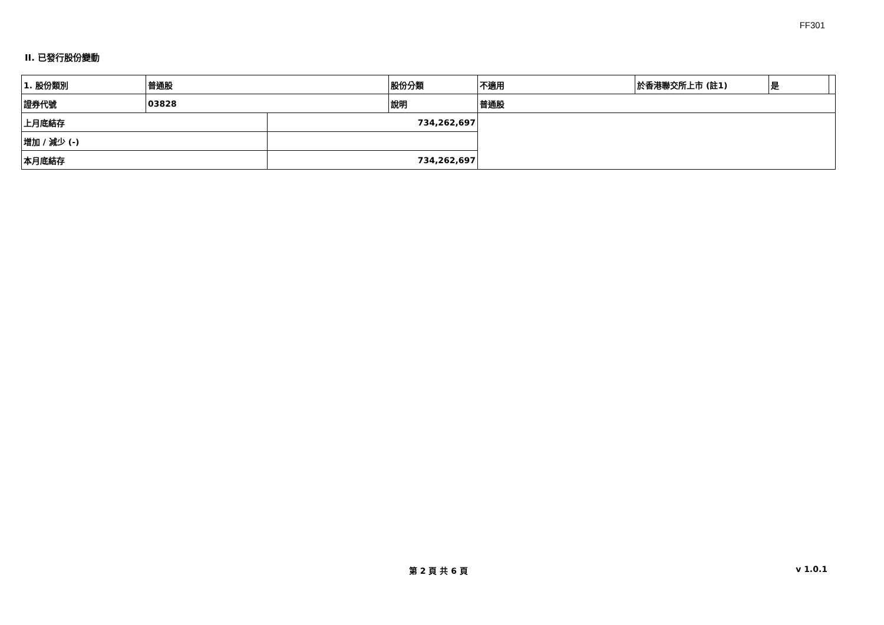FF301
II. 已發行股份變動
| 1. 股份類別 | 普通股 | | 股份分類 | 不適用 | 於香港聯交所上市 (註1) | 是 | |
| 證券代號 | 03828 | | 說明 | 普通股 | | | |
| 上月底結存 | | 734,262,697 | | | | | |
| 增加 / 減少 (-) | | | | | | | |
| 本月底結存 | | 734,262,697 | | | | | |
第 2 頁 共 6 頁 v 1.0.1